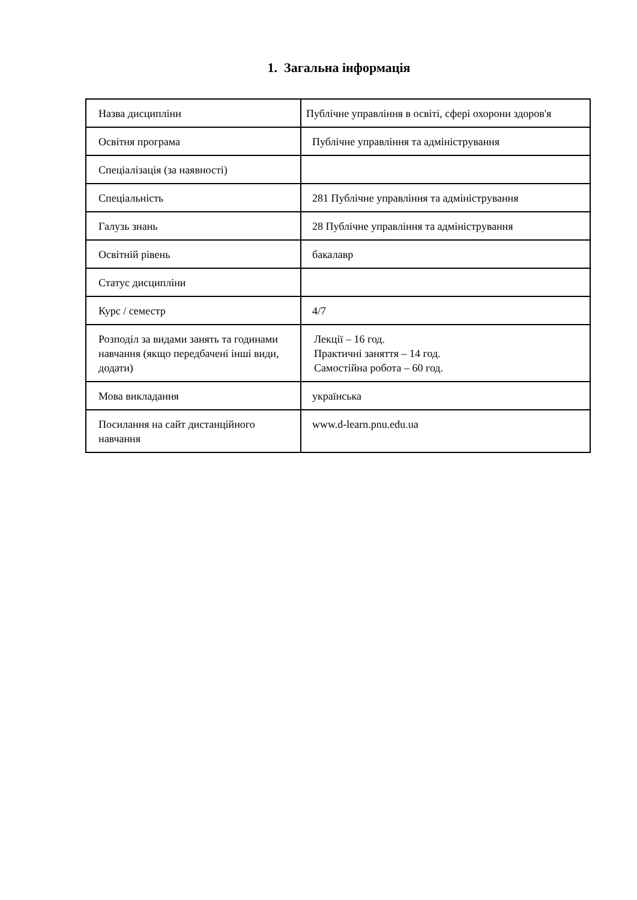1. Загальна інформація
| Назва дисципліни | Публічне управління в освіті, сфері охорони здоров'я |
| Освітня програма | Публічне управління та адміністрування |
| Спеціалізація (за наявності) | |
| Спеціальність | 281 Публічне управління та адміністрування |
| Галузь знань | 28 Публічне управління та адміністрування |
| Освітній рівень | бакалавр |
| Статус дисципліни | |
| Курс / семестр | 4/7 |
| Розподіл за видами занять та годинами навчання (якщо передбачені інші види, додати) | Лекції – 16 год. Практичні заняття – 14 год. Самостійна робота – 60 год. |
| Мова викладання | українська |
| Посилання на сайт дистанційного навчання | www.d-learn.pnu.edu.ua |